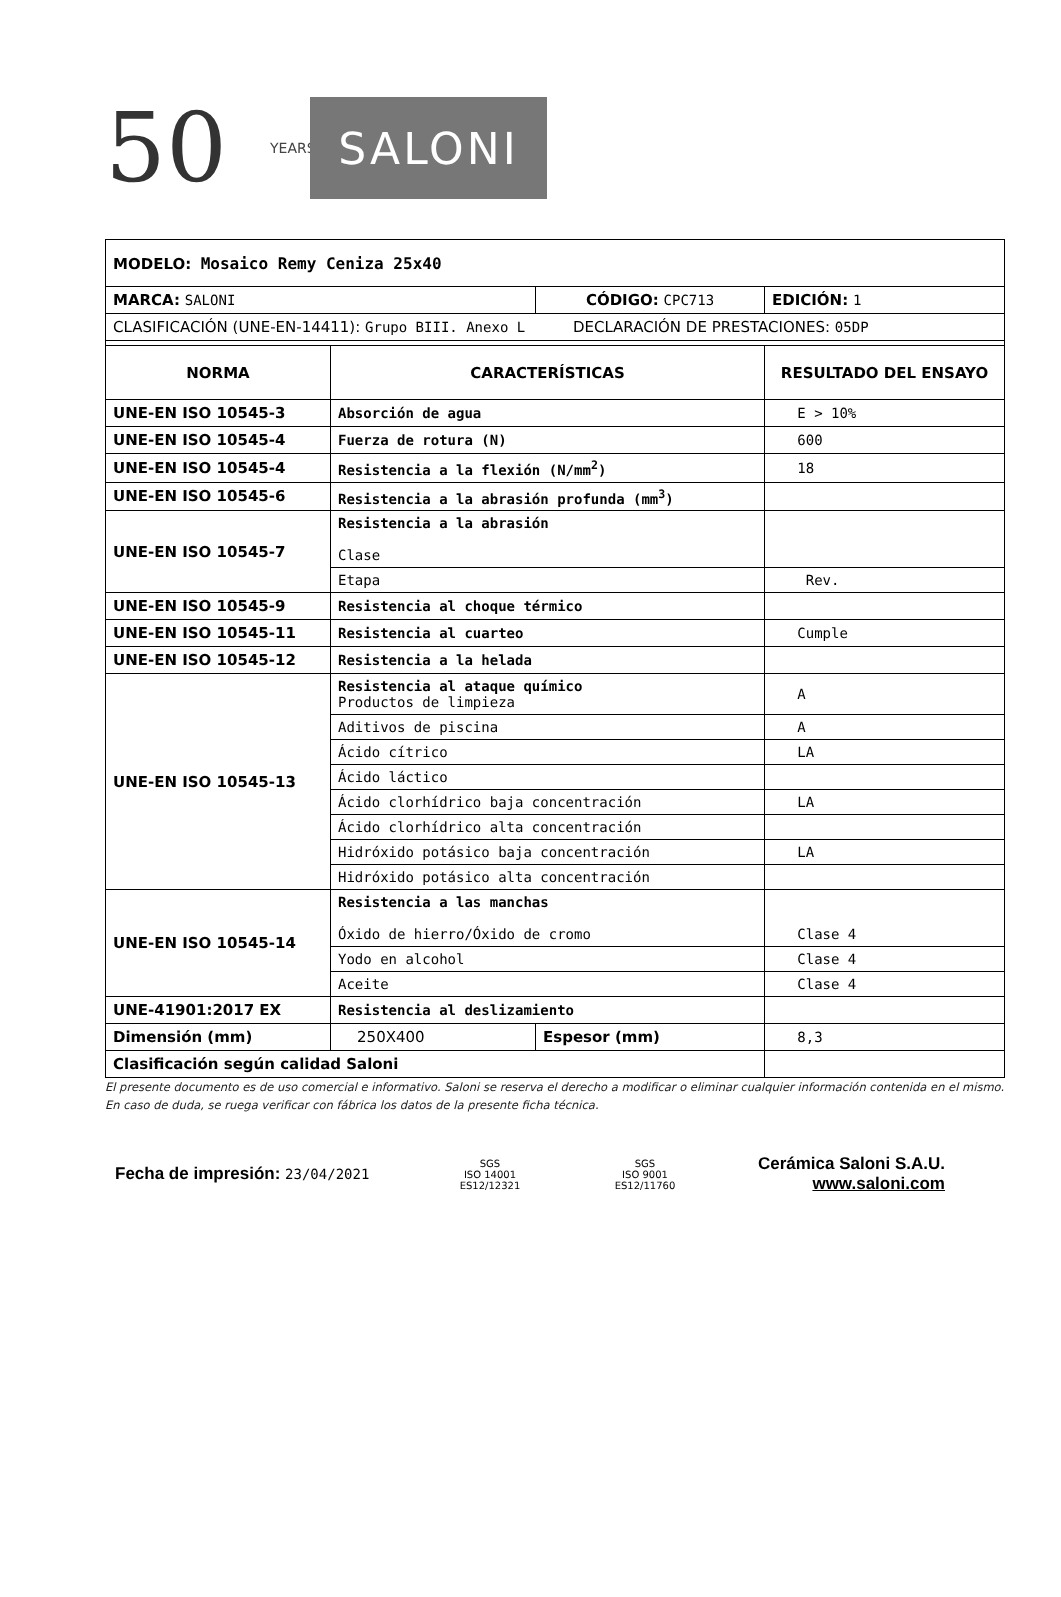50 YEARS
SALONI
| MODELO: Mosaico Remy Ceniza 25x40 | | | |
| MARCA: SALONI | | CÓDIGO: CPC713 | EDICIÓN: 1 |
| CLASIFICACIÓN (UNE-EN-14411): Grupo BIII. Anexo L DECLARACIÓN DE PRESTACIONES: 05DP | | | |
| NORMA | CARACTERÍSTICAS | | RESULTADO DEL ENSAYO |
| UNE-EN ISO 10545-3 | Absorción de agua | | E > 10% |
| UNE-EN ISO 10545-4 | Fuerza de rotura (N) | | 600 |
| UNE-EN ISO 10545-4 | Resistencia a la flexión (N/mm<sup>2</sup>) | | 18 |
| UNE-EN ISO 10545-6 | Resistencia a la abrasión profunda (mm<sup>3</sup>) | | |
| UNE-EN ISO 10545-7 | Resistencia a la abrasión Clase | | |
| | Etapa | | Rev. |
| UNE-EN ISO 10545-9 | Resistencia al choque térmico | | |
| UNE-EN ISO 10545-11 | Resistencia al cuarteo | | Cumple |
| UNE-EN ISO 10545-12 | Resistencia a la helada | | |
| UNE-EN ISO 10545-13 | Resistencia al ataque químico Productos de limpieza | | A |
| | Aditivos de piscina | | A |
| | Ácido cítrico | | LA |
| | Ácido láctico | | |
| | Ácido clorhídrico baja concentración | | LA |
| | Ácido clorhídrico alta concentración | | |
| | Hidróxido potásico baja concentración | | LA |
| | Hidróxido potásico alta concentración | | |
| UNE-EN ISO 10545-14 | Resistencia a las manchas Óxido de hierro/Óxido de cromo | | Clase 4 |
| | Yodo en alcohol | | Clase 4 |
| | Aceite | | Clase 4 |
| UNE-41901:2017 EX | Resistencia al deslizamiento | | |
| Dimensión (mm) | 250X400 | Espesor (mm) | 8,3 |
| Clasificación según calidad Saloni | | | |
El presente documento es de uso comercial e informativo. Saloni se reserva el derecho a modificar o eliminar cualquier información contenida en el mismo.
En caso de duda, se ruega verificar con fábrica los datos de la presente ficha técnica.
Fecha de impresión: 23/04/2021
SGS
ISO 14001
ES12/12321
SGS
ISO 9001
ES12/11760
Cerámica Saloni S.A.U.
www.saloni.com